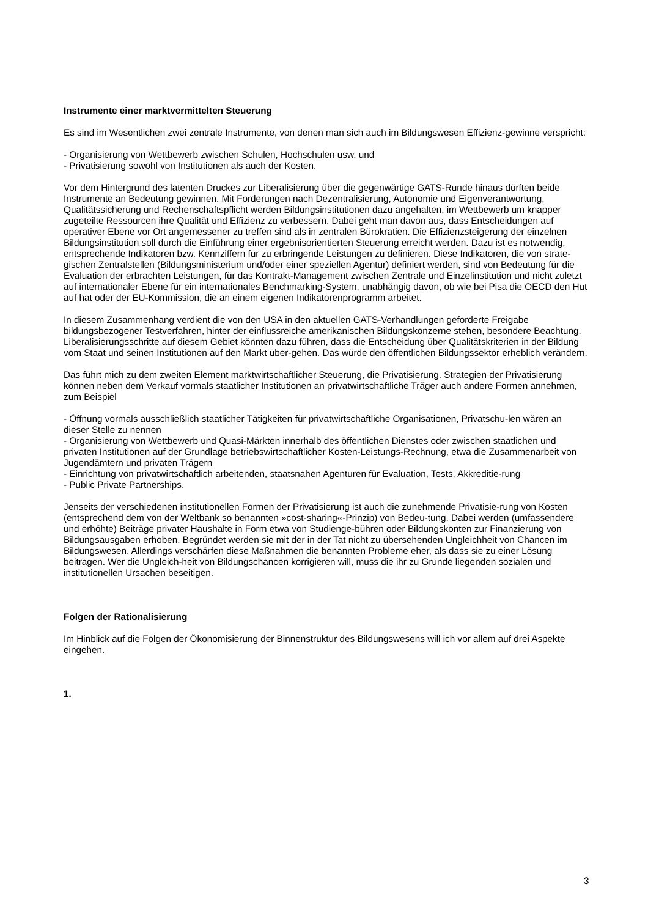Instrumente einer marktvermittelten Steuerung
Es sind im Wesentlichen zwei zentrale Instrumente, von denen man sich auch im Bildungswesen Effizienz-gewinne verspricht:
- Organisierung von Wettbewerb zwischen Schulen, Hochschulen usw. und
- Privatisierung sowohl von Institutionen als auch der Kosten.
Vor dem Hintergrund des latenten Druckes zur Liberalisierung über die gegenwärtige GATS-Runde hinaus dürften beide Instrumente an Bedeutung gewinnen. Mit Forderungen nach Dezentralisierung, Autonomie und Eigenverantwortung, Qualitätssicherung und Rechenschaftspflicht werden Bildungsinstitutionen dazu angehalten, im Wettbewerb um knapper zugeteilte Ressourcen ihre Qualität und Effizienz zu verbessern. Dabei geht man davon aus, dass Entscheidungen auf operativer Ebene vor Ort angemessener zu treffen sind als in zentralen Bürokratien. Die Effizienzsteigerung der einzelnen Bildungsinstitution soll durch die Einführung einer ergebnisorientierten Steuerung erreicht werden. Dazu ist es notwendig, entsprechende Indikatoren bzw. Kennziffern für zu erbringende Leistungen zu definieren. Diese Indikatoren, die von strate-gischen Zentralstellen (Bildungsministerium und/oder einer speziellen Agentur) definiert werden, sind von Bedeutung für die Evaluation der erbrachten Leistungen, für das Kontrakt-Management zwischen Zentrale und Einzelinstitution und nicht zuletzt auf internationaler Ebene für ein internationales Benchmarking-System, unabhängig davon, ob wie bei Pisa die OECD den Hut auf hat oder der EU-Kommission, die an einem eigenen Indikatorenprogramm arbeitet.
In diesem Zusammenhang verdient die von den USA in den aktuellen GATS-Verhandlungen geforderte Freigabe bildungsbezogener Testverfahren, hinter der einflussreiche amerikanischen Bildungskonzerne stehen, besondere Beachtung. Liberalisierungsschritte auf diesem Gebiet könnten dazu führen, dass die Entscheidung über Qualitätskriterien in der Bildung vom Staat und seinen Institutionen auf den Markt über-gehen. Das würde den öffentlichen Bildungssektor erheblich verändern.
Das führt mich zu dem zweiten Element marktwirtschaftlicher Steuerung, die Privatisierung. Strategien der Privatisierung können neben dem Verkauf vormals staatlicher Institutionen an privatwirtschaftliche Träger auch andere Formen annehmen, zum Beispiel
- Öffnung vormals ausschließlich staatlicher Tätigkeiten für privatwirtschaftliche Organisationen, Privatschu-len wären an dieser Stelle zu nennen
- Organisierung von Wettbewerb und Quasi-Märkten innerhalb des öffentlichen Dienstes oder zwischen staatlichen und privaten Institutionen auf der Grundlage betriebswirtschaftlicher Kosten-Leistungs-Rechnung, etwa die Zusammenarbeit von Jugendämtern und privaten Trägern
- Einrichtung von privatwirtschaftlich arbeitenden, staatsnahen Agenturen für Evaluation, Tests, Akkreditie-rung
- Public Private Partnerships.
Jenseits der verschiedenen institutionellen Formen der Privatisierung ist auch die zunehmende Privatisie-rung von Kosten (entsprechend dem von der Weltbank so benannten »cost-sharing«-Prinzip) von Bedeu-tung. Dabei werden (umfassendere und erhöhte) Beiträge privater Haushalte in Form etwa von Studienge-bühren oder Bildungskonten zur Finanzierung von Bildungsausgaben erhoben. Begründet werden sie mit der in der Tat nicht zu übersehenden Ungleichheit von Chancen im Bildungswesen. Allerdings verschärfen diese Maßnahmen die benannten Probleme eher, als dass sie zu einer Lösung beitragen. Wer die Ungleich-heit von Bildungschancen korrigieren will, muss die ihr zu Grunde liegenden sozialen und institutionellen Ursachen beseitigen.
Folgen der Rationalisierung
Im Hinblick auf die Folgen der Ökonomisierung der Binnenstruktur des Bildungswesens will ich vor allem auf drei Aspekte eingehen.
1.
3